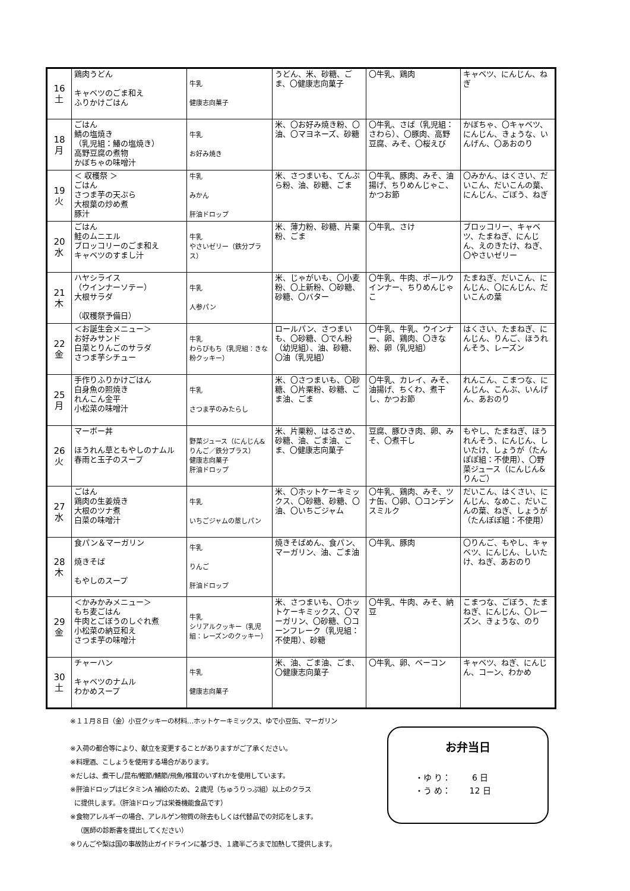| 16 土 | 鶏肉うどん キャベツのごま和え ふりかけごはん | 牛乳 健康志向菓子 | うどん、米、砂糖、ごま、〇健康志向菓子 | 〇牛乳、鶏肉 | キャベツ、にんじん、ねぎ |
| 18 月 | ごはん 鯖の塩焼き （乳児組：鰆の塩焼き） 高野豆腐の煮物 かぼちゃの味噌汁 | 牛乳 お好み焼き | 米、〇お好み焼き粉、〇油、〇マヨネーズ、砂糖 | 〇牛乳、さば（乳児組：さわら）、〇豚肉、高野豆腐、みそ、〇桜えび | かぼちゃ、〇キャベツ、にんじん、きょうな、いんげん、〇あおのり |
| 19 火 | ＜ 収穫祭 ＞ ごはん さつま芋の天ぷら 大根葉の炒め煮 豚汁 | 牛乳 みかん 肝油ドロップ | 米、さつまいも、てんぷら粉、油、砂糖、ごま | 〇牛乳、豚肉、みそ、油揚げ、ちりめんじゃこ、かつお節 | 〇みかん、はくさい、だいこん、だいこんの葉、にんじん、ごぼう、ねぎ |
| 20 水 | ごはん 鮭のムニエル ブロッコリーのごま和え キャベツのすまし汁 | 牛乳 やさいゼリー（鉄分プラス） | 米、薄力粉、砂糖、片栗粉、ごま | 〇牛乳、さけ | ブロッコリー、キャベツ、たまねぎ、にんじん、えのきたけ、ねぎ、〇やさいゼリー |
| 21 木 | ハヤシライス （ウインナーソテー） 大根サラダ （収穫祭予備日） | 牛乳 人参パン | 米、じゃがいも、〇小麦粉、〇上新粉、〇砂糖、砂糖、〇バター | 〇牛乳、牛肉、ポールウインナー、ちりめんじゃこ | たまねぎ、だいこん、にんじん、〇にんじん、だいこんの葉 |
| 22 金 | ＜お誕生会メニュー＞ お好みサンド 白菜とりんごのサラダ さつま芋シチュー | 牛乳 わらびもち（乳児組：きな粉クッキー） | ロールパン、さつまいも、〇砂糖、〇でん粉（幼児組）、油、砂糖、〇油（乳児組） | 〇牛乳、牛乳、ウインナー、卵、鶏肉、〇きな粉、卵（乳児組） | はくさい、たまねぎ、にんじん、りんご、ほうれんそう、レーズン |
| 25 月 | 手作りふりかけごはん 白身魚の照焼き れんこん金平 小松菜の味噌汁 | 牛乳 さつま芋のみたらし | 米、〇さつまいも、〇砂糖、〇片栗粉、砂糖、ごま油、ごま | 〇牛乳、カレイ、みそ、油揚げ、ちくわ、煮干し、かつお節 | れんこん、こまつな、にんじん、こんぶ、いんげん、あおのり |
| 26 火 | マーボー丼 ほうれん草ともやしのナムル 春雨と玉子のスープ | 野菜ジュース（にんじん&りんご／鉄分プラス） 健康志向菓子 肝油ドロップ | 米、片栗粉、はるさめ、砂糖、油、ごま油、ごま、〇健康志向菓子 | 豆腐、豚ひき肉、卵、みそ、〇煮干し | もやし、たまねぎ、ほうれんそう、にんじん、しいたけ、しょうが（たんぽぽ組：不使用）、〇野菜ジュース（にんじん&りんご） |
| 27 水 | ごはん 鶏肉の生姜焼き 大根のツナ煮 白菜の味噌汁 | 牛乳 いちごジャムの蒸しパン | 米、〇ホットケーキミックス、〇砂糖、砂糖、〇油、〇いちごジャム | 〇牛乳、鶏肉、みそ、ツナ缶、〇卵、〇コンデンスミルク | だいこん、はくさい、にんじん、なめこ、だいこんの葉、ねぎ、しょうが（たんぽぽ組：不使用） |
| 28 木 | 食パン＆マーガリン 焼きそば もやしのスープ | 牛乳 りんご 肝油ドロップ | 焼きそばめん、食パン、マーガリン、油、ごま油 | 〇牛乳、豚肉 | 〇りんご、もやし、キャベツ、にんじん、しいたけ、ねぎ、あおのり |
| 29 金 | ＜かみかみメニュー＞ もち麦ごはん 牛肉とごぼうのしぐれ煮 小松菜の納豆和え さつま芋の味噌汁 | 牛乳 シリアルクッキー（乳児組：レーズンのクッキー） | 米、さつまいも、〇ホットケーキミックス、〇マーガリン、〇砂糖、〇コーンフレーク（乳児組：不使用）、砂糖 | 〇牛乳、牛肉、みそ、納豆 | こまつな、ごぼう、たまねぎ、にんじん、〇レーズン、きょうな、のり |
| 30 土 | チャーハン キャベツのナムル わかめスープ | 牛乳 健康志向菓子 | 米、油、ごま油、ごま、〇健康志向菓子 | 〇牛乳、卵、ベーコン | キャベツ、ねぎ、にんじん、コーン、わかめ |
※１１月８日（金）小豆クッキーの材料…ホットケーキミックス、ゆで小豆缶、マーガリン
※入荷の都合等により、献立を変更することがありますがご了承ください。
※料理酒、こしょうを使用する場合があります。
※だしは、煮干し/昆布/鰹節/鯖節/飛魚/椎茸のいずれかを使用しています。
※肝油ドロップはビタミンA 補給のため、２歳児（ちゅうりっぷ組）以上のクラス
に提供します。（肝油ドロップは栄養機能食品です）
※食物アレルギーの場合、アレルゲン物質の除去もしくは代替品での対応をします。
（医師の診断書を提出してください）
※りんごや梨は国の事故防止ガイドラインに基づき、１歳半ごろまで加熱して提供します。
お弁当日
・ゆ り： 6 日
・う め： 12 日